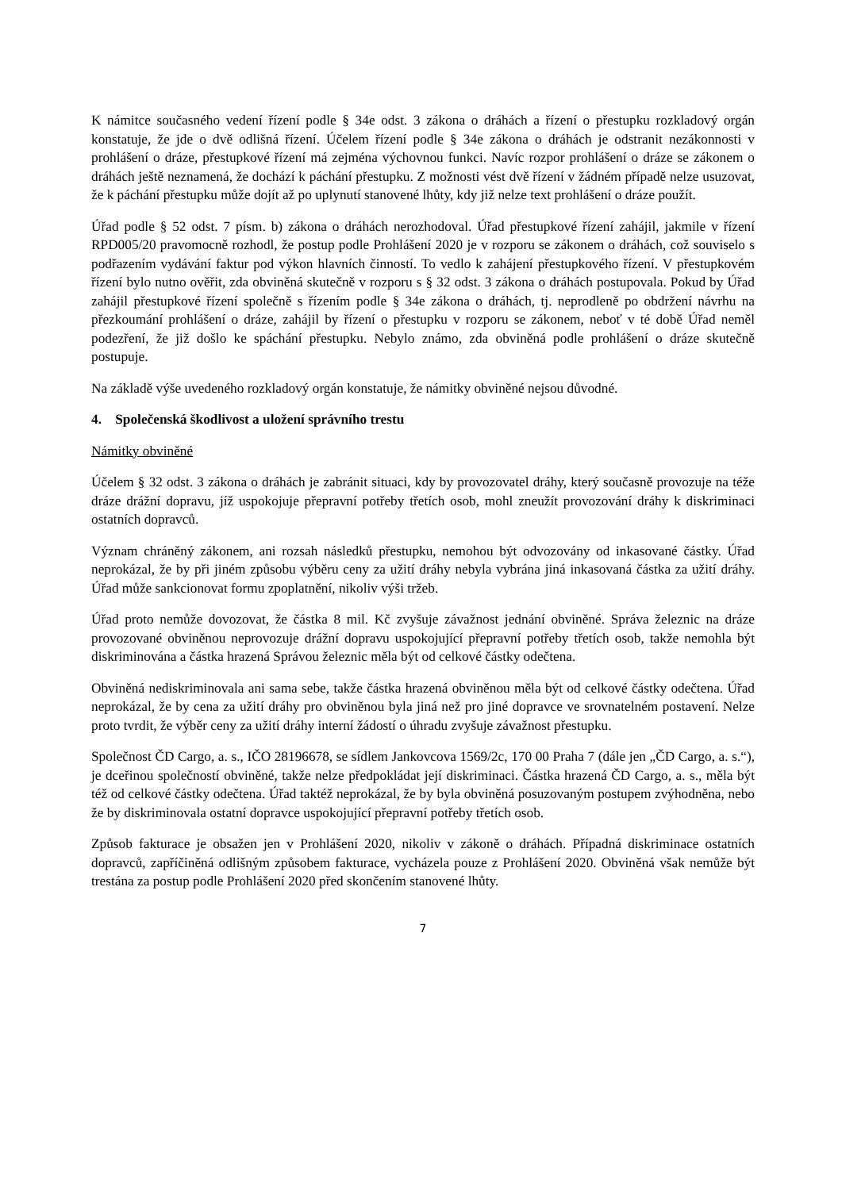K námitce současného vedení řízení podle § 34e odst. 3 zákona o dráhách a řízení o přestupku rozkladový orgán konstatuje, že jde o dvě odlišná řízení. Účelem řízení podle § 34e zákona o dráhách je odstranit nezákonnosti v prohlášení o dráze, přestupkové řízení má zejména výchovnou funkci. Navíc rozpor prohlášení o dráze se zákonem o dráhách ještě neznamená, že dochází k páchání přestupku. Z možnosti vést dvě řízení v žádném případě nelze usuzovat, že k páchání přestupku může dojít až po uplynutí stanovené lhůty, kdy již nelze text prohlášení o dráze použít.
Úřad podle § 52 odst. 7 písm. b) zákona o dráhách nerozhodoval. Úřad přestupkové řízení zahájil, jakmile v řízení RPD005/20 pravomocně rozhodl, že postup podle Prohlášení 2020 je v rozporu se zákonem o dráhách, což souviselo s podřazením vydávání faktur pod výkon hlavních činností. To vedlo k zahájení přestupkového řízení. V přestupkovém řízení bylo nutno ověřit, zda obviněná skutečně v rozporu s § 32 odst. 3 zákona o dráhách postupovala. Pokud by Úřad zahájil přestupkové řízení společně s řízením podle § 34e zákona o dráhách, tj. neprodleně po obdržení návrhu na přezkoumání prohlášení o dráze, zahájil by řízení o přestupku v rozporu se zákonem, neboť v té době Úřad neměl podezření, že již došlo ke spáchání přestupku. Nebylo známo, zda obviněná podle prohlášení o dráze skutečně postupuje.
Na základě výše uvedeného rozkladový orgán konstatuje, že námitky obviněné nejsou důvodné.
4. Společenská škodlivost a uložení správního trestu
Námitky obviněné
Účelem § 32 odst. 3 zákona o dráhách je zabránit situaci, kdy by provozovatel dráhy, který současně provozuje na téže dráze drážní dopravu, jíž uspokojuje přepravní potřeby třetích osob, mohl zneužít provozování dráhy k diskriminaci ostatních dopravců.
Význam chráněný zákonem, ani rozsah následků přestupku, nemohou být odvozovány od inkasované částky. Úřad neprokázal, že by při jiném způsobu výběru ceny za užití dráhy nebyla vybrána jiná inkasovaná částka za užití dráhy. Úřad může sankcionovat formu zpoplatnění, nikoliv výši tržeb.
Úřad proto nemůže dovozovat, že částka 8 mil. Kč zvyšuje závažnost jednání obviněné. Správa železnic na dráze provozované obviněnou neprovozuje drážní dopravu uspokojující přepravní potřeby třetích osob, takže nemohla být diskriminována a částka hrazená Správou železnic měla být od celkové částky odečtena.
Obviněná nediskriminovala ani sama sebe, takže částka hrazená obviněnou měla být od celkové částky odečtena. Úřad neprokázal, že by cena za užití dráhy pro obviněnou byla jiná než pro jiné dopravce ve srovnatelném postavení. Nelze proto tvrdit, že výběr ceny za užití dráhy interní žádostí o úhradu zvyšuje závažnost přestupku.
Společnost ČD Cargo, a. s., IČO 28196678, se sídlem Jankovcova 1569/2c, 170 00 Praha 7 (dále jen „ČD Cargo, a. s.“), je dceřinou společností obviněné, takže nelze předpokládat její diskriminaci. Částka hrazená ČD Cargo, a. s., měla být též od celkové částky odečtena. Úřad taktéž neprokázal, že by byla obviněná posuzovaným postupem zvýhodněna, nebo že by diskriminovala ostatní dopravce uspokojující přepravní potřeby třetích osob.
Způsob fakturace je obsažen jen v Prohlášení 2020, nikoliv v zákoně o dráhách. Případná diskriminace ostatních dopravců, zapříčiněná odlišným způsobem fakturace, vycházela pouze z Prohlášení 2020. Obviněná však nemůže být trestána za postup podle Prohlášení 2020 před skončením stanovené lhůty.
7